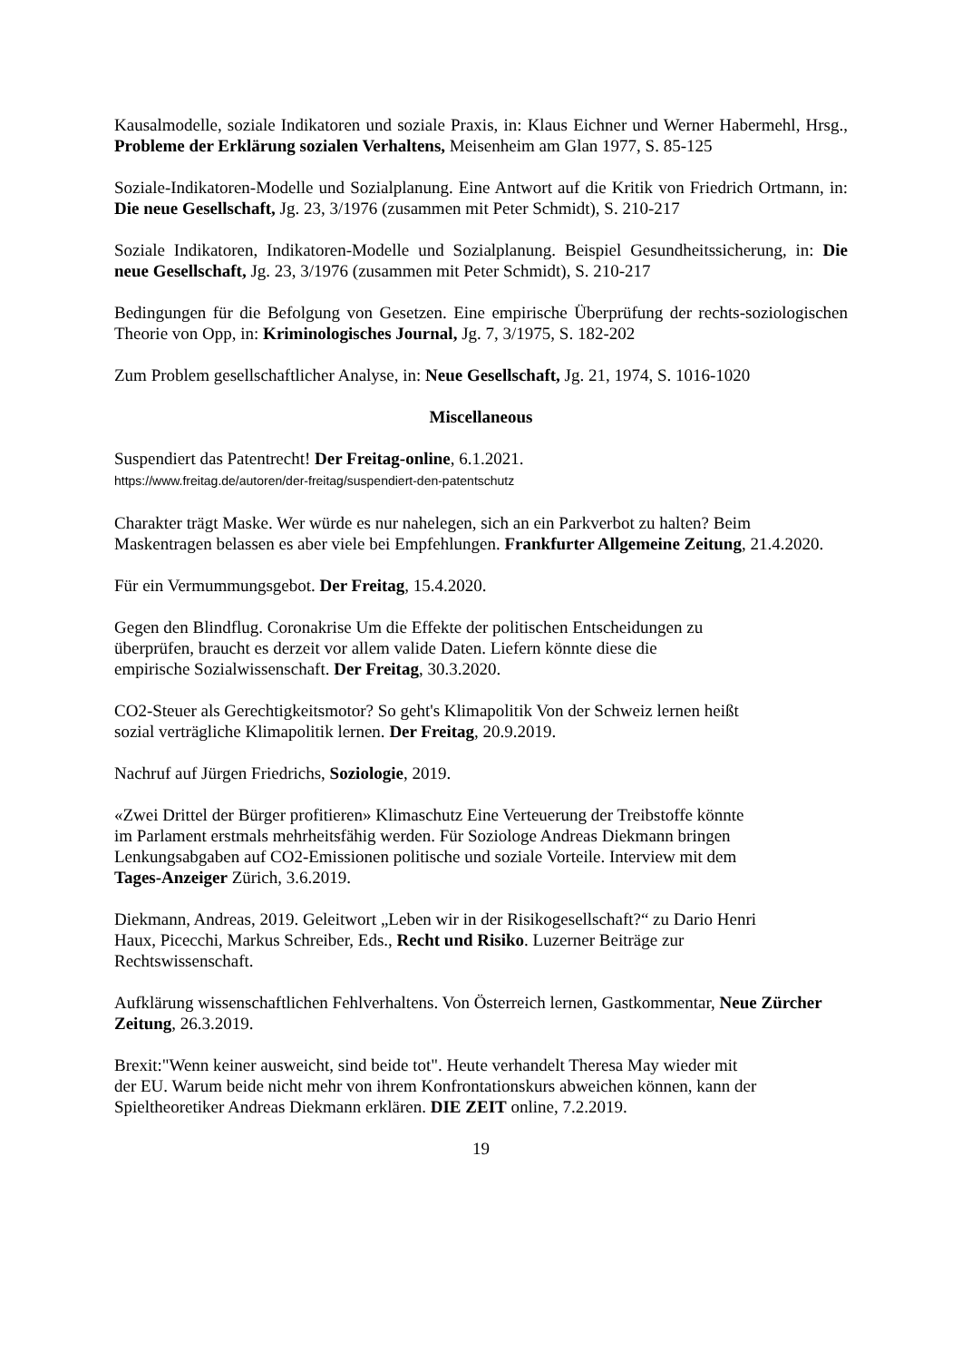Kausalmodelle, soziale Indikatoren und soziale Praxis, in: Klaus Eichner und Werner Habermehl, Hrsg., Probleme der Erklärung sozialen Verhaltens, Meisenheim am Glan 1977, S. 85-125
Soziale-Indikatoren-Modelle und Sozialplanung. Eine Antwort auf die Kritik von Friedrich Ortmann, in: Die neue Gesellschaft, Jg. 23, 3/1976 (zusammen mit Peter Schmidt), S. 210-217
Soziale Indikatoren, Indikatoren-Modelle und Sozialplanung. Beispiel Gesundheitssicherung, in: Die neue Gesellschaft, Jg. 23, 3/1976 (zusammen mit Peter Schmidt), S. 210-217
Bedingungen für die Befolgung von Gesetzen. Eine empirische Überprüfung der rechts-soziologischen Theorie von Opp, in: Kriminologisches Journal, Jg. 7, 3/1975, S. 182-202
Zum Problem gesellschaftlicher Analyse, in: Neue Gesellschaft, Jg. 21, 1974, S. 1016-1020
Miscellaneous
Suspendiert das Patentrecht! Der Freitag-online, 6.1.2021.
https://www.freitag.de/autoren/der-freitag/suspendiert-den-patentschutz
Charakter trägt Maske. Wer würde es nur nahelegen, sich an ein Parkverbot zu halten? Beim Maskentragen belassen es aber viele bei Empfehlungen. Frankfurter Allgemeine Zeitung, 21.4.2020.
Für ein Vermummungsgebot. Der Freitag, 15.4.2020.
Gegen den Blindflug. Coronakrise Um die Effekte der politischen Entscheidungen zu
überprüfen, braucht es derzeit vor allem valide Daten. Liefern könnte diese die
empirische Sozialwissenschaft. Der Freitag, 30.3.2020.
CO2-Steuer als Gerechtigkeitsmotor? So geht's Klimapolitik Von der Schweiz lernen heißt
sozial verträgliche Klimapolitik lernen. Der Freitag, 20.9.2019.
Nachruf auf Jürgen Friedrichs, Soziologie, 2019.
«Zwei Drittel der Bürger profitieren» Klimaschutz Eine Verteuerung der Treibstoffe könnte
im Parlament erstmals mehrheitsfähig werden. Für Soziologe Andreas Diekmann bringen
Lenkungsabgaben auf CO2-Emissionen politische und soziale Vorteile. Interview mit dem
Tages-Anzeiger Zürich, 3.6.2019.
Diekmann, Andreas, 2019. Geleitwort „Leben wir in der Risikogesellschaft?“ zu Dario Henri
Haux, Picecchi, Markus Schreiber, Eds., Recht und Risiko. Luzerner Beiträge zur
Rechtswissenschaft.
Aufklärung wissenschaftlichen Fehlverhaltens. Von Österreich lernen, Gastkommentar, Neue Zürcher Zeitung, 26.3.2019.
Brexit:"Wenn keiner ausweicht, sind beide tot". Heute verhandelt Theresa May wieder mit
der EU. Warum beide nicht mehr von ihrem Konfrontationskurs abweichen können, kann der
Spieltheoretiker Andreas Diekmann erklären. DIE ZEIT online, 7.2.2019.
19